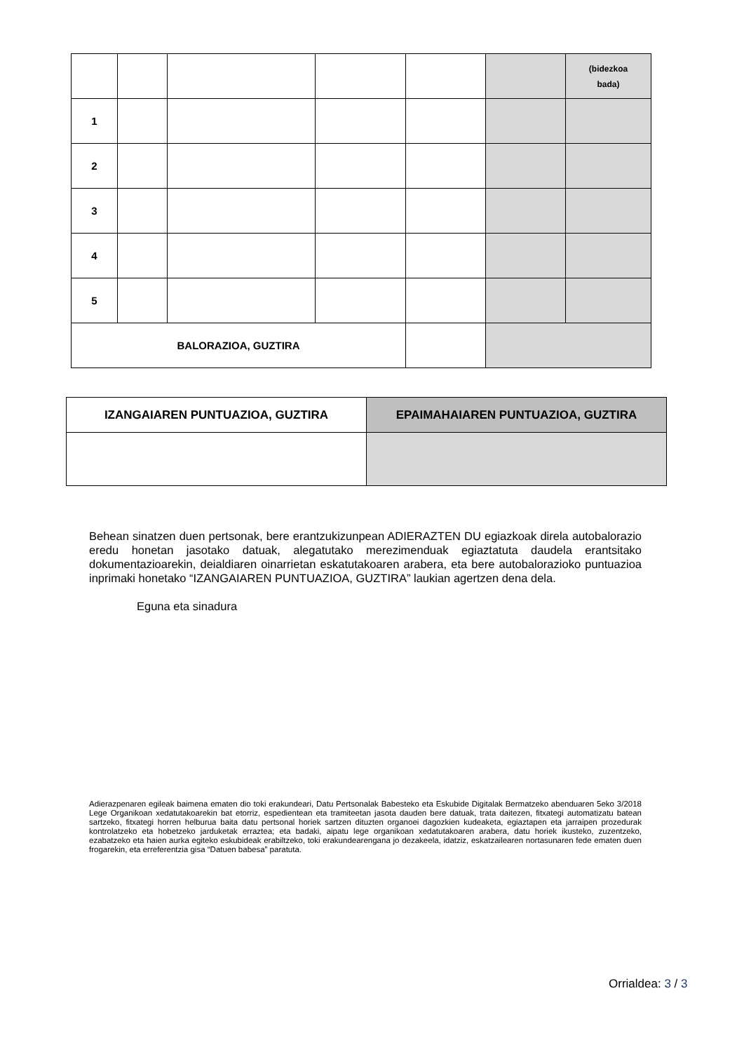| | | | | | | (bidezkoa bada) |
| 1 | | | | | | |
| 2 | | | | | | |
| 3 | | | | | | |
| 4 | | | | | | |
| 5 | | | | | | |
| BALORAZIOA, GUZTIRA | | | | | | |
| IZANGAIAREN PUNTUAZIOA, GUZTIRA | EPAIMAHAIAREN PUNTUAZIOA, GUZTIRA |
Behean sinatzen duen pertsonak, bere erantzukizunpean ADIERAZTEN DU egiazkoak direla autobalorazio eredu honetan jasotako datuak, alegatutako merezimenduak egiaztatuta daudela erantsitako dokumentazioarekin, deialdiaren oinarrietan eskatutakoaren arabera, eta bere autobalorazioko puntuazioa inprimaki honetako “IZANGAIAREN PUNTUAZIOA, GUZTIRA” laukian agertzen dena dela.
Eguna eta sinadura
Adierazpenaren egileak baimena ematen dio toki erakundeari, Datu Pertsonalak Babesteko eta Eskubide Digitalak Bermatzeko abenduaren 5eko 3/2018 Lege Organikoan xedatutakoarekin bat etorriz, espedientean eta tramiteetan jasota dauden bere datuak, trata daitezen, fitxategi automatizatu batean sartzeko, fitxategi horren helburua baita datu pertsonal horiek sartzen dituzten organoei dagozkien kudeaketa, egiaztapen eta jarraipen prozedurak kontrolatzeko eta hobetzeko jarduketak erraztea; eta badaki, aipatu lege organikoan xedatutakoaren arabera, datu horiek ikusteko, zuzentzeko, ezabatzeko eta haien aurka egiteko eskubideak erabiltzeko, toki erakundearengana jo dezakeela, idatziz, eskatzailearen nortasunaren fede ematen duen frogarekin, eta erreferentzia gisa “Datuen babesa” paratuta.
Orrialdea: 3 / 3